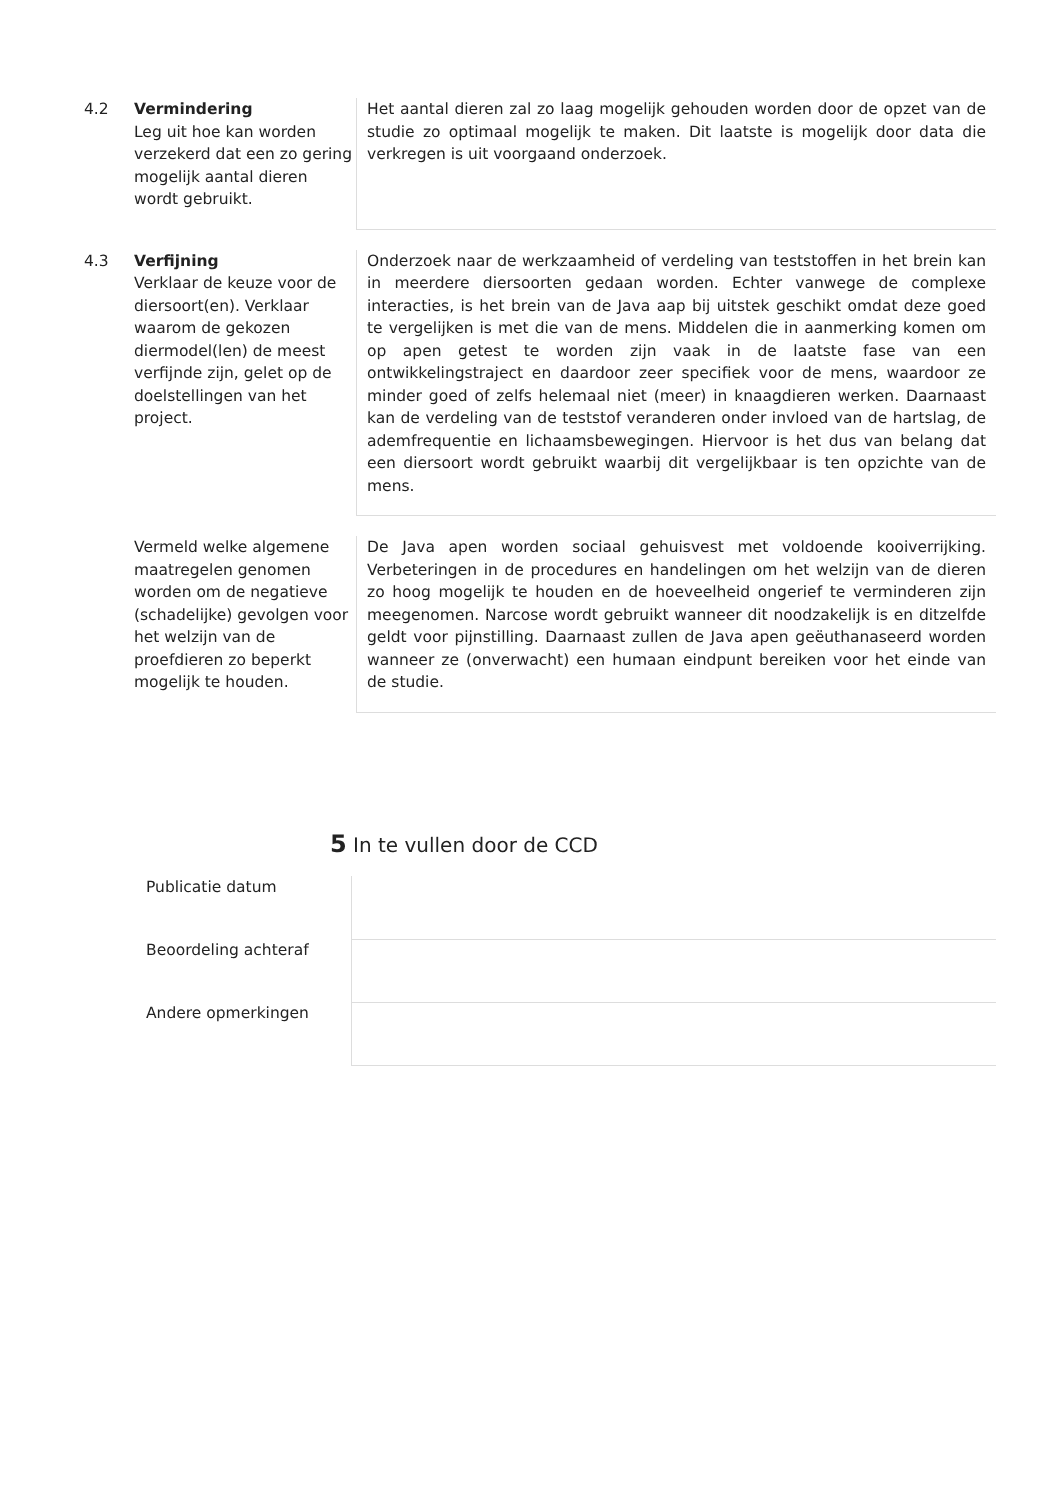| 4.2 | Vermindering Leg uit hoe kan worden verzekerd dat een zo gering mogelijk aantal dieren wordt gebruikt. | Het aantal dieren zal zo laag mogelijk gehouden worden door de opzet van de studie zo optimaal mogelijk te maken. Dit laatste is mogelijk door data die verkregen is uit voorgaand onderzoek. |
| 4.3 | Verfijning Verklaar de keuze voor de diersoort(en). Verklaar waarom de gekozen diermodel(len) de meest verfijnde zijn, gelet op de doelstellingen van het project. | Onderzoek naar de werkzaamheid of verdeling van teststoffen in het brein kan in meerdere diersoorten gedaan worden. Echter vanwege de complexe interacties, is het brein van de Java aap bij uitstek geschikt omdat deze goed te vergelijken is met die van de mens. Middelen die in aanmerking komen om op apen getest te worden zijn vaak in de laatste fase van een ontwikkelingstraject en daardoor zeer specifiek voor de mens, waardoor ze minder goed of zelfs helemaal niet (meer) in knaagdieren werken. Daarnaast kan de verdeling van de teststof veranderen onder invloed van de hartslag, de ademfrequentie en lichaamsbewegingen. Hiervoor is het dus van belang dat een diersoort wordt gebruikt waarbij dit vergelijkbaar is ten opzichte van de mens. |
| | Vermeld welke algemene maatregelen genomen worden om de negatieve (schadelijke) gevolgen voor het welzijn van de proefdieren zo beperkt mogelijk te houden. | De Java apen worden sociaal gehuisvest met voldoende kooiverrijking. Verbeteringen in de procedures en handelingen om het welzijn van de dieren zo hoog mogelijk te houden en de hoeveelheid ongerief te verminderen zijn meegenomen. Narcose wordt gebruikt wanneer dit noodzakelijk is en ditzelfde geldt voor pijnstilling. Daarnaast zullen de Java apen geëuthanaseerd worden wanneer ze (onverwacht) een humaan eindpunt bereiken voor het einde van de studie. |
5 In te vullen door de CCD
| Publicatie datum | |
| Beoordeling achteraf | |
| Andere opmerkingen | |